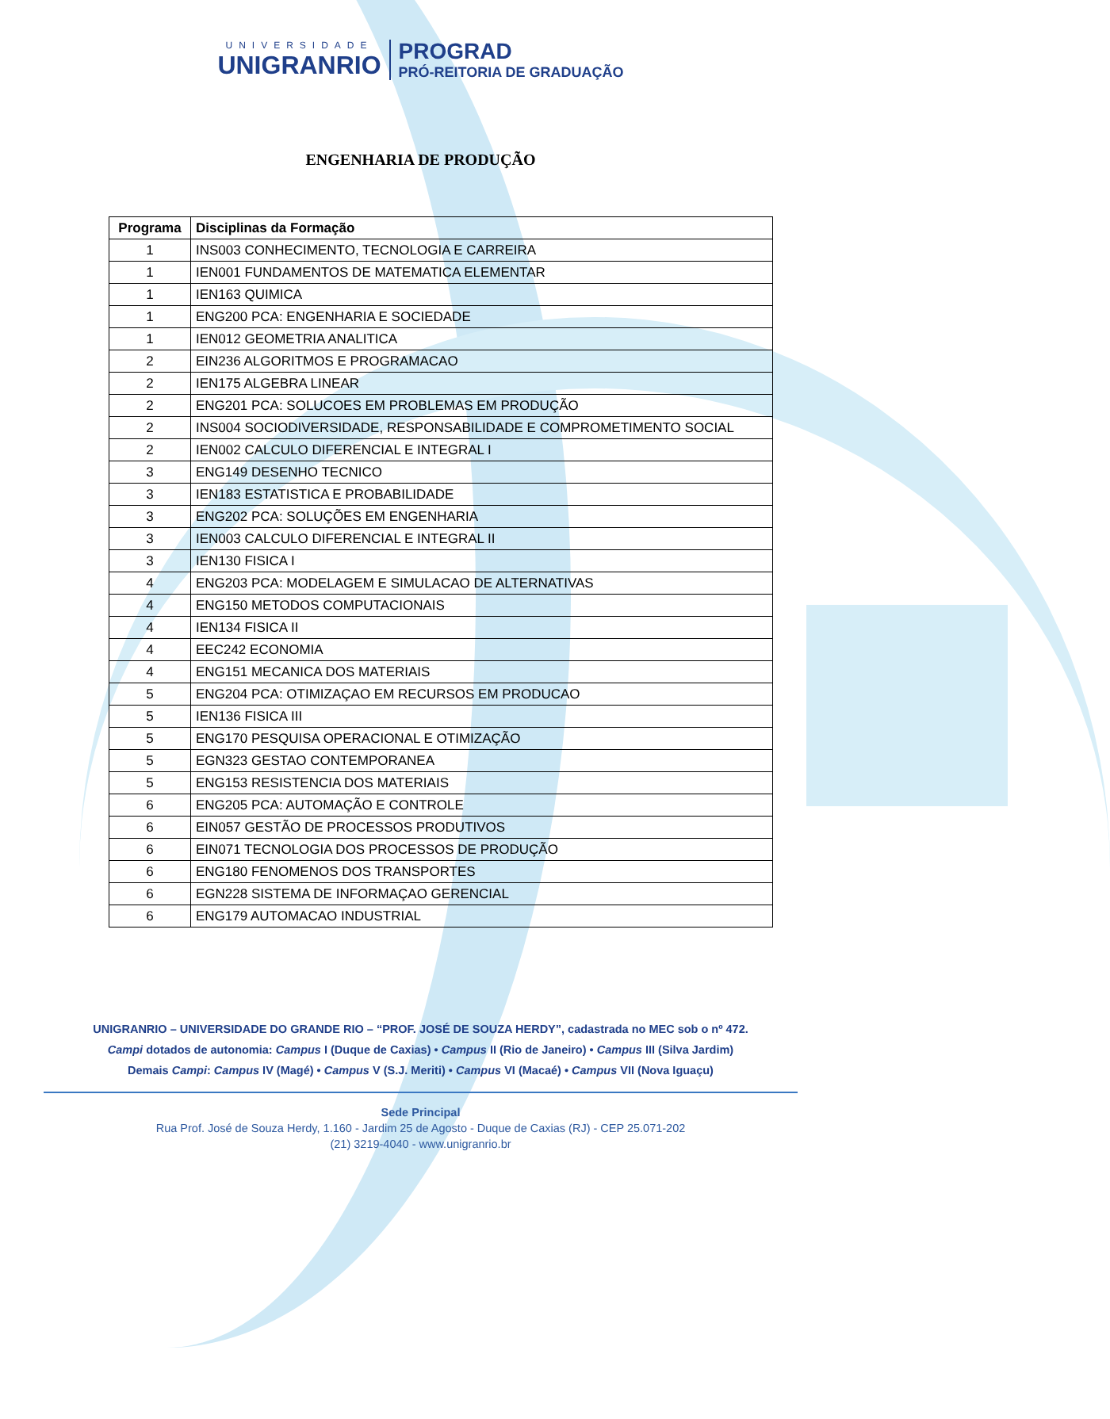UNIVERSIDADE
UNIGRANRIO
PROGRAD
PRÓ-REITORIA DE GRADUAÇÃO
ENGENHARIA DE PRODUÇÃO
| Programa | Disciplinas da Formação |
| --- | --- |
| 1 | INS003 CONHECIMENTO, TECNOLOGIA E CARREIRA |
| 1 | IEN001 FUNDAMENTOS DE MATEMATICA ELEMENTAR |
| 1 | IEN163 QUIMICA |
| 1 | ENG200 PCA: ENGENHARIA E SOCIEDADE |
| 1 | IEN012 GEOMETRIA ANALITICA |
| 2 | EIN236 ALGORITMOS E PROGRAMACAO |
| 2 | IEN175 ALGEBRA LINEAR |
| 2 | ENG201 PCA: SOLUCOES EM PROBLEMAS EM PRODUÇÃO |
| 2 | INS004 SOCIODIVERSIDADE, RESPONSABILIDADE E COMPROMETIMENTO SOCIAL |
| 2 | IEN002 CALCULO DIFERENCIAL E INTEGRAL I |
| 3 | ENG149 DESENHO TECNICO |
| 3 | IEN183 ESTATISTICA E PROBABILIDADE |
| 3 | ENG202 PCA: SOLUÇÕES EM ENGENHARIA |
| 3 | IEN003 CALCULO DIFERENCIAL E INTEGRAL II |
| 3 | IEN130 FISICA I |
| 4 | ENG203 PCA: MODELAGEM E SIMULACAO DE ALTERNATIVAS |
| 4 | ENG150 METODOS COMPUTACIONAIS |
| 4 | IEN134 FISICA II |
| 4 | EEC242 ECONOMIA |
| 4 | ENG151 MECANICA DOS MATERIAIS |
| 5 | ENG204 PCA: OTIMIZAÇAO EM RECURSOS EM PRODUCAO |
| 5 | IEN136 FISICA III |
| 5 | ENG170 PESQUISA OPERACIONAL E OTIMIZAÇÃO |
| 5 | EGN323 GESTAO CONTEMPORANEA |
| 5 | ENG153 RESISTENCIA DOS MATERIAIS |
| 6 | ENG205 PCA: AUTOMAÇÃO E CONTROLE |
| 6 | EIN057 GESTÃO DE PROCESSOS PRODUTIVOS |
| 6 | EIN071 TECNOLOGIA DOS PROCESSOS DE PRODUÇÃO |
| 6 | ENG180 FENOMENOS DOS TRANSPORTES |
| 6 | EGN228 SISTEMA DE INFORMAÇAO GERENCIAL |
| 6 | ENG179 AUTOMACAO INDUSTRIAL |
UNIGRANRIO – UNIVERSIDADE DO GRANDE RIO – “PROF. JOSÉ DE SOUZA HERDY”, cadastrada no MEC sob o nº 472.
Campi dotados de autonomia: Campus I (Duque de Caxias) • Campus II (Rio de Janeiro) • Campus III (Silva Jardim)
Demais Campi: Campus IV (Magé) • Campus V (S.J. Meriti) • Campus VI (Macaé) • Campus VII (Nova Iguaçu)
Sede Principal
Rua Prof. José de Souza Herdy, 1.160 - Jardim 25 de Agosto - Duque de Caxias (RJ) - CEP 25.071-202
(21) 3219-4040 - www.unigranrio.br